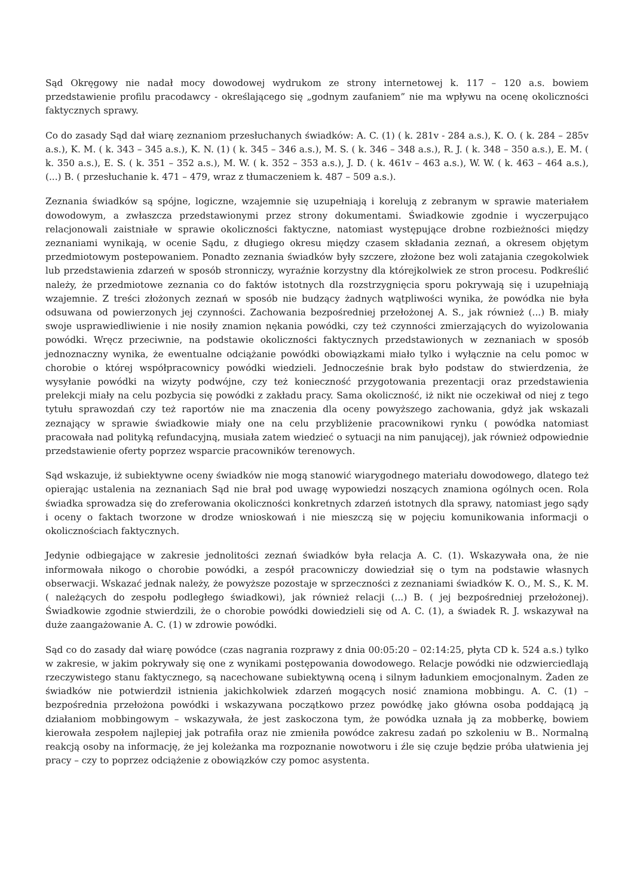Sąd Okręgowy nie nadał mocy dowodowej wydrukom ze strony internetowej k. 117 – 120 a.s. bowiem przedstawienie profilu pracodawcy - określającego się „godnym zaufaniem” nie ma wpływu na ocenę okoliczności faktycznych sprawy.
Co do zasady Sąd dał wiarę zeznaniom przesłuchanych świadków: A. C. (1) ( k. 281v - 284 a.s.), K. O. ( k. 284 – 285v a.s.), K. M. ( k. 343 – 345 a.s.), K. N. (1) ( k. 345 – 346 a.s.), M. S. ( k. 346 – 348 a.s.), R. J. ( k. 348 – 350 a.s.), E. M. ( k. 350 a.s.), E. S. ( k. 351 – 352 a.s.), M. W. ( k. 352 – 353 a.s.), J. D. ( k. 461v – 463 a.s.), W. W. ( k. 463 – 464 a.s.), (...) B. ( przesłuchanie k. 471 – 479, wraz z tłumaczeniem k. 487 – 509 a.s.).
Zeznania świadków są spójne, logiczne, wzajemnie się uzupełniają i korelują z zebranym w sprawie materiałem dowodowym, a zwłaszcza przedstawionymi przez strony dokumentami. Świadkowie zgodnie i wyczerpująco relacjonowali zaistniałe w sprawie okoliczności faktyczne, natomiast występujące drobne rozbieżności między zeznaniami wynikają, w ocenie Sądu, z długiego okresu między czasem składania zeznań, a okresem objętym przedmiotowym postepowaniem. Ponadto zeznania świadków były szczere, złożone bez woli zatajania czegokolwiek lub przedstawienia zdarzeń w sposób stronniczy, wyraźnie korzystny dla którejkolwiek ze stron procesu. Podkreślić należy, że przedmiotowe zeznania co do faktów istotnych dla rozstrzygnięcia sporu pokrywają się i uzupełniają wzajemnie. Z treści złożonych zeznań w sposób nie budzący żadnych wątpliwości wynika, że powódka nie była odsuwana od powierzonych jej czynności. Zachowania bezpośredniej przełożonej A. S., jak również (...) B. miały swoje usprawiedliwienie i nie nosiły znamion nękania powódki, czy też czynności zmierzających do wyizolowania powódki. Wręcz przeciwnie, na podstawie okoliczności faktycznych przedstawionych w zeznaniach w sposób jednoznaczny wynika, że ewentualne odciążanie powódki obowiązkami miało tylko i wyłącznie na celu pomoc w chorobie o której współpracownicy powódki wiedzieli. Jednocześnie brak było podstaw do stwierdzenia, że wysyłanie powódki na wizyty podwójne, czy też konieczność przygotowania prezentacji oraz przedstawienia prelekcji miały na celu pozbycia się powódki z zakładu pracy. Sama okoliczność, iż nikt nie oczekiwał od niej z tego tytułu sprawozdań czy też raportów nie ma znaczenia dla oceny powyższego zachowania, gdyż jak wskazali zeznający w sprawie świadkowie miały one na celu przybliżenie pracownikowi rynku ( powódka natomiast pracowała nad polityką refundacyjną, musiała zatem wiedzieć o sytuacji na nim panującej), jak również odpowiednie przedstawienie oferty poprzez wsparcie pracowników terenowych.
Sąd wskazuje, iż subiektywne oceny świadków nie mogą stanowić wiarygodnego materiału dowodowego, dlatego też opierając ustalenia na zeznaniach Sąd nie brał pod uwagę wypowiedzi noszących znamiona ogólnych ocen. Rola świadka sprowadza się do zreferowania okoliczności konkretnych zdarzeń istotnych dla sprawy, natomiast jego sądy i oceny o faktach tworzone w drodze wnioskowań i nie mieszczą się w pojęciu komunikowania informacji o okolicznościach faktycznych.
Jedynie odbiegające w zakresie jednolitości zeznań świadków była relacja A. C. (1). Wskazywała ona, że nie informowała nikogo o chorobie powódki, a zespół pracowniczy dowiedział się o tym na podstawie własnych obserwacji. Wskazać jednak należy, że powyższe pozostaje w sprzeczności z zeznaniami świadków K. O., M. S., K. M. ( należących do zespołu podległego świadkowi), jak również relacji (...) B. ( jej bezpośredniej przełożonej). Świadkowie zgodnie stwierdzili, że o chorobie powódki dowiedzieli się od A. C. (1), a świadek R. J. wskazywał na duże zaangażowanie A. C. (1) w zdrowie powódki.
Sąd co do zasady dał wiarę powódce (czas nagrania rozprawy z dnia 00:05:20 – 02:14:25, płyta CD k. 524 a.s.) tylko w zakresie, w jakim pokrywały się one z wynikami postępowania dowodowego. Relacje powódki nie odzwierciedlają rzeczywistego stanu faktycznego, są nacechowane subiektywną oceną i silnym ładunkiem emocjonalnym. Żaden ze świadków nie potwierdził istnienia jakichkolwiek zdarzeń mogących nosić znamiona mobbingu. A. C. (1) – bezpośrednia przełożona powódki i wskazywana początkowo przez powódkę jako główna osoba poddającą ją działaniom mobbingowym – wskazywała, że jest zaskoczona tym, że powódka uznała ją za mobberkę, bowiem kierowała zespołem najlepiej jak potrafiła oraz nie zmieniła powódce zakresu zadań po szkoleniu w B.. Normalną reakcją osoby na informację, że jej koleżanka ma rozpoznanie nowotworu i źle się czuje będzie próba ułatwienia jej pracy – czy to poprzez odciążenie z obowiązków czy pomoc asystenta.